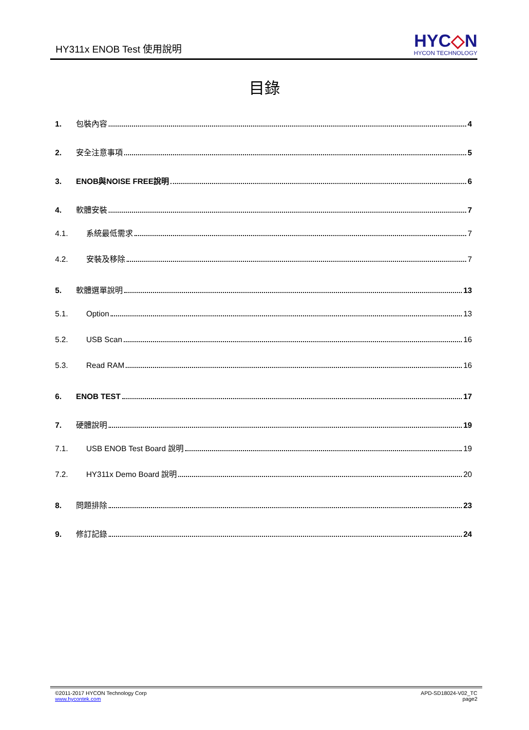HY311x ENOB Test 使用說明
HYC◇N
HYCON TECHNOLOGY
目錄
1. 包裝內容 4
2. 安全注意事項 5
3. ENOB與NOISE FREE說明 6
4. 軟體安裝 7
4.1. 系統最低需求 7
4.2. 安裝及移除 7
5. 軟體選單說明 13
5.1. Option 13
5.2. USB Scan 16
5.3. Read RAM 16
6. ENOB TEST 17
7. 硬體說明 19
7.1. USB ENOB Test Board 說明 19
7.2. HY311x Demo Board 說明 20
8. 問題排除 23
9. 修訂記錄 24
©2011-2017 HYCON Technology Corp
www.hycontek.com
APD-SD18024-V02_TC
page2